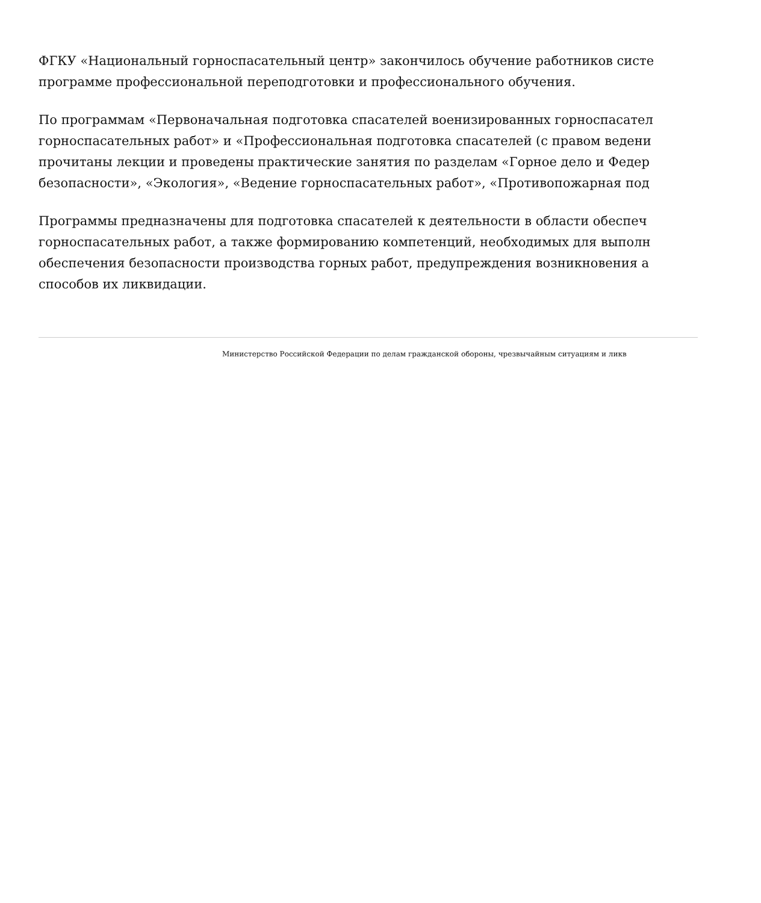ФГКУ «Национальный горноспасательный центр» закончилось обучение работников систе
программе профессиональной переподготовки и профессионального обучения.
По программам «Первоначальная подготовка спасателей военизированных горноспасател
горноспасательных работ» и «Профессиональная подготовка спасателей (с правом ведени
прочитаны лекции и проведены практические занятия по разделам «Горное дело и Федер
безопасности», «Экология», «Ведение горноспасательных работ», «Противопожарная под
Программы предназначены для подготовка спасателей к деятельности в области обеспеч
горноспасательных работ, а также формированию компетенций, необходимых для выполн
обеспечения безопасности производства горных работ, предупреждения возникновения а
способов их ликвидации.
Министерство Российской Федерации по делам гражданской обороны, чрезвычайным ситуациям и ликв